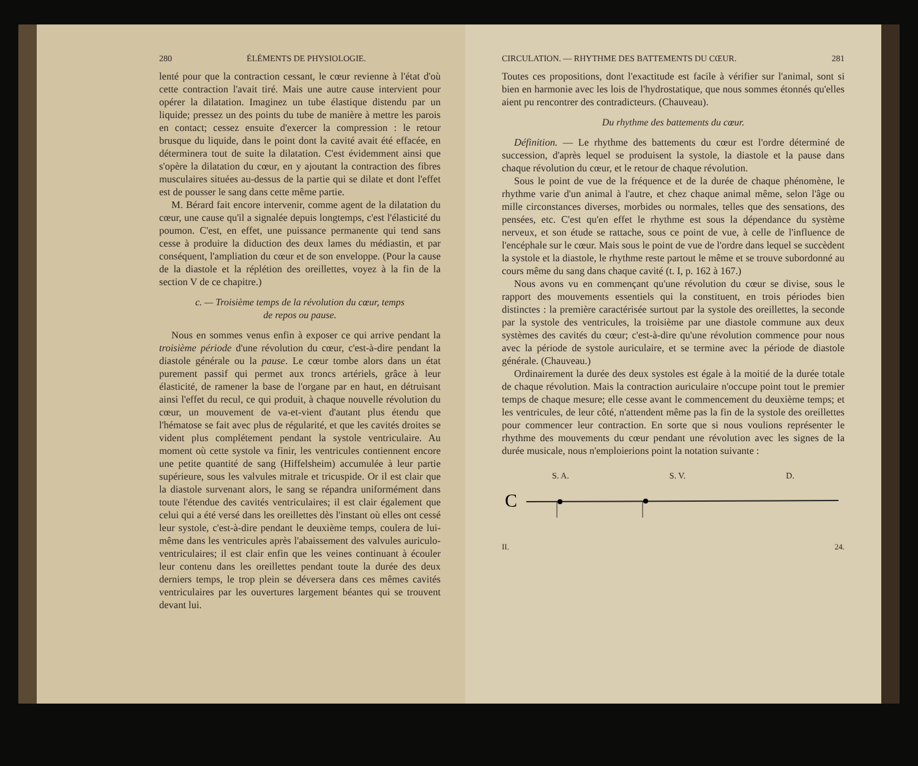280 ÉLÉMENTS DE PHYSIOLOGIE.
lenté pour que la contraction cessant, le cœur revienne à l'état d'où cette contraction l'avait tiré. Mais une autre cause intervient pour opérer la dilatation. Imaginez un tube élastique distendu par un liquide; pressez un des points du tube de manière à mettre les parois en contact; cessez ensuite d'exercer la compression : le retour brusque du liquide, dans le point dont la cavité avait été effacée, en déterminera tout de suite la dilatation. C'est évidemment ainsi que s'opère la dilatation du cœur, en y ajoutant la contraction des fibres musculaires situées au-dessus de la partie qui se dilate et dont l'effet est de pousser le sang dans cette même partie.
M. Bérard fait encore intervenir, comme agent de la dilatation du cœur, une cause qu'il a signalée depuis longtemps, c'est l'élasticité du poumon. C'est, en effet, une puissance permanente qui tend sans cesse à produire la diduction des deux lames du médiastin, et par conséquent, l'ampliation du cœur et de son enveloppe. (Pour la cause de la diastole et la réplétion des oreillettes, voyez à la fin de la section V de ce chapitre.)
c. — Troisième temps de la révolution du cœur, temps
de repos ou pause.
Nous en sommes venus enfin à exposer ce qui arrive pendant la troisième période d'une révolution du cœur, c'est-à-dire pendant la diastole générale ou la pause. Le cœur tombe alors dans un état purement passif qui permet aux troncs artériels, grâce à leur élasticité, de ramener la base de l'organe par en haut, en détruisant ainsi l'effet du recul, ce qui produit, à chaque nouvelle révolution du cœur, un mouvement de va-et-vient d'autant plus étendu que l'hématose se fait avec plus de régularité, et que les cavités droites se vident plus complétement pendant la systole ventriculaire. Au moment où cette systole va finir, les ventricules contiennent encore une petite quantité de sang (Hiffelsheim) accumulée à leur partie supérieure, sous les valvules mitrale et tricuspide. Or il est clair que la diastole survenant alors, le sang se répandra uniformément dans toute l'étendue des cavités ventriculaires; il est clair également que celui qui a été versé dans les oreillettes dès l'instant où elles ont cessé leur systole, c'est-à-dire pendant le deuxième temps, coulera de lui-même dans les ventricules après l'abaissement des valvules auriculo-ventriculaires; il est clair enfin que les veines continuant à écouler leur contenu dans les oreillettes pendant toute la durée des deux derniers temps, le trop plein se déversera dans ces mêmes cavités ventriculaires par les ouvertures largement béantes qui se trouvent devant lui.
CIRCULATION. — RHYTHME DES BATTEMENTS DU CŒUR. 281
Toutes ces propositions, dont l'exactitude est facile à vérifier sur l'animal, sont si bien en harmonie avec les lois de l'hydrostatique, que nous sommes étonnés qu'elles aient pu rencontrer des contradicteurs. (Chauveau).
Du rhythme des battements du cœur.
Définition. — Le rhythme des battements du cœur est l'ordre déterminé de succession, d'après lequel se produisent la systole, la diastole et la pause dans chaque révolution du cœur, et le retour de chaque révolution.
Sous le point de vue de la fréquence et de la durée de chaque phénomène, le rhythme varie d'un animal à l'autre, et chez chaque animal même, selon l'âge ou mille circonstances diverses, morbides ou normales, telles que des sensations, des pensées, etc. C'est qu'en effet le rhythme est sous la dépendance du système nerveux, et son étude se rattache, sous ce point de vue, à celle de l'influence de l'encéphale sur le cœur. Mais sous le point de vue de l'ordre dans lequel se succèdent la systole et la diastole, le rhythme reste partout le même et se trouve subordonné au cours même du sang dans chaque cavité (t. I, p. 162 à 167.)
Nous avons vu en commençant qu'une révolution du cœur se divise, sous le rapport des mouvements essentiels qui la constituent, en trois périodes bien distinctes : la première caractérisée surtout par la systole des oreillettes, la seconde par la systole des ventricules, la troisième par une diastole commune aux deux systèmes des cavités du cœur; c'est-à-dire qu'une révolution commence pour nous avec la période de systole auriculaire, et se termine avec la période de diastole générale. (Chauveau.)
Ordinairement la durée des deux systoles est égale à la moitié de la durée totale de chaque révolution. Mais la contraction auriculaire n'occupe point tout le premier temps de chaque mesure; elle cesse avant le commencement du deuxième temps; et les ventricules, de leur côté, n'attendent même pas la fin de la systole des oreillettes pour commencer leur contraction. En sorte que si nous voulions représenter le rhythme des mouvements du cœur pendant une révolution avec les signes de la durée musicale, nous n'emploierions point la notation suivante :
S. A. S. V. D.
C
II. 24.